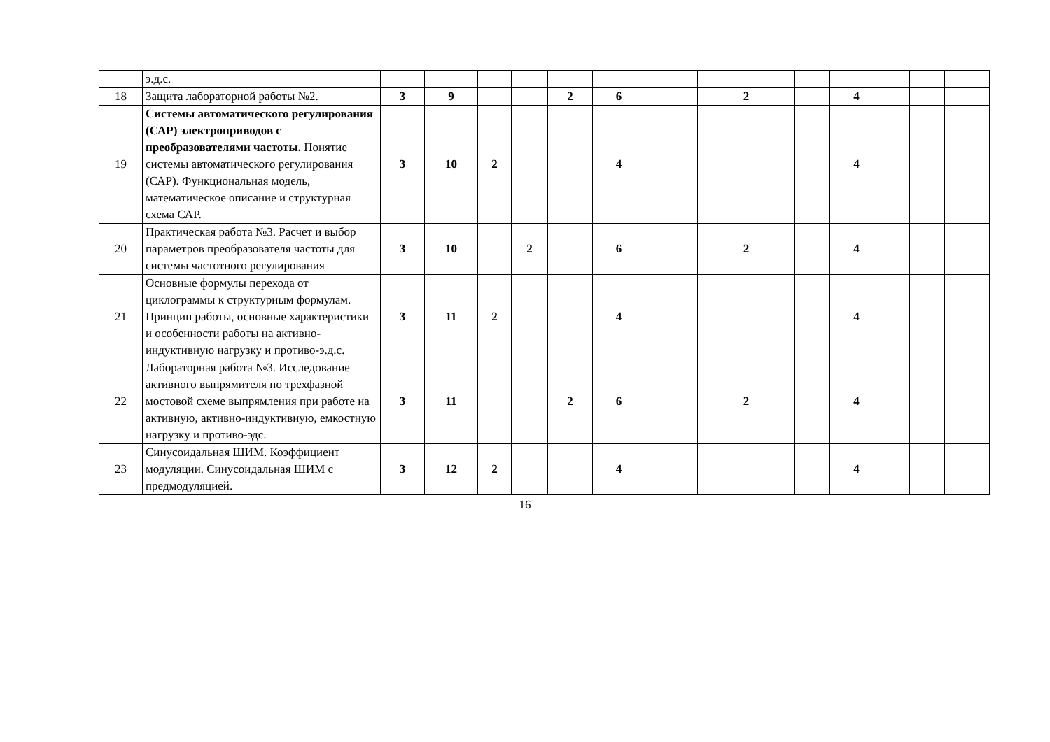| | э.д.с. | | | | | | | | | | | | | |
| 18 | Защита лабораторной работы №2. | 3 | 9 | | | 2 | 6 | | 2 | | 4 | | | |
| 19 | Системы автоматического регулирования (САР) электроприводов с преобразователями частоты. Понятие системы автоматического регулирования (САР). Функциональная модель, математическое описание и структурная схема САР. | 3 | 10 | 2 | | | 4 | | | | 4 | | | |
| 20 | Практическая работа №3. Расчет и выбор параметров преобразователя частоты для системы частотного регулирования | 3 | 10 | | 2 | | 6 | | 2 | | 4 | | | |
| 21 | Основные формулы перехода от циклограммы к структурным формулам. Принцип работы, основные характеристики и особенности работы на активно-индуктивную нагрузку и противо-э.д.с. | 3 | 11 | 2 | | | 4 | | | | 4 | | | |
| 22 | Лабораторная работа №3. Исследование активного выпрямителя по трехфазной мостовой схеме выпрямления при работе на активную, активно-индуктивную, емкостную нагрузку и противо-эдс. | 3 | 11 | | | 2 | 6 | | 2 | | 4 | | | |
| 23 | Синусоидальная ШИМ. Коэффициент модуляции. Синусоидальная ШИМ с предмодуляцией. | 3 | 12 | 2 | | | 4 | | | | 4 | | | |
16